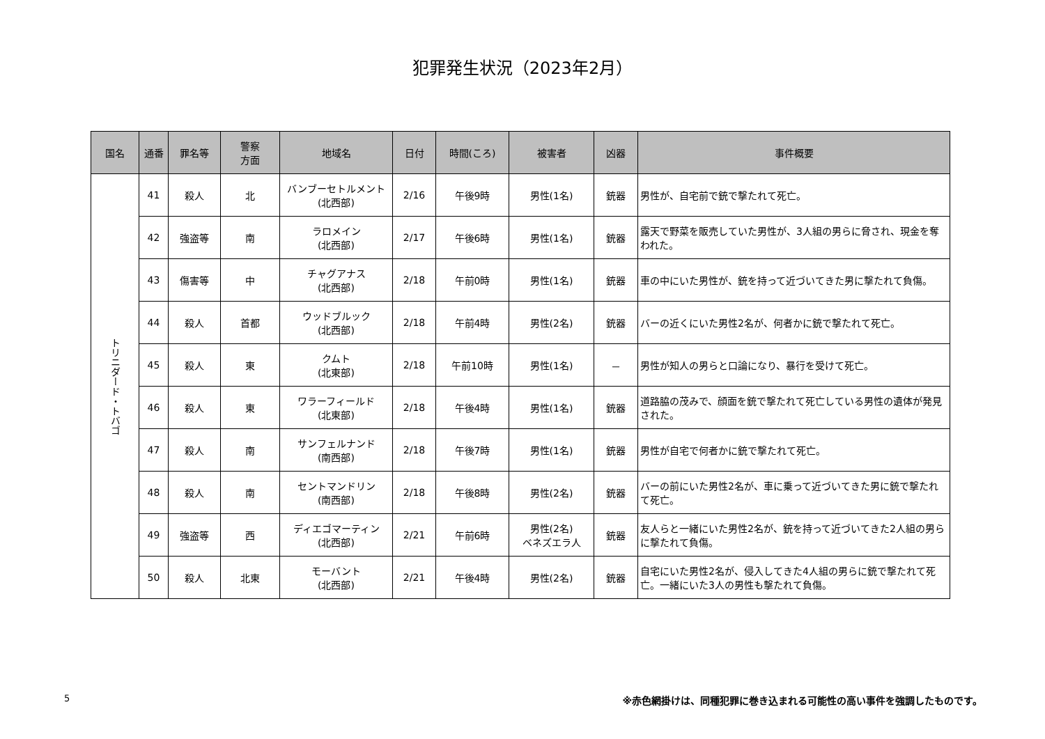犯罪発生状況（2023年2月）
| 国名 | 通番 | 罪名等 | 警察 方面 | 地域名 | 日付 | 時間(ころ) | 被害者 | 凶器 | 事件概要 |
| --- | --- | --- | --- | --- | --- | --- | --- | --- | --- |
| トリニダード・トバゴ | 41 | 殺人 | 北 | バンブーセトルメント (北西部) | 2/16 | 午後9時 | 男性(1名) | 銃器 | 男性が、自宅前で銃で撃たれて死亡。 |
| | 42 | 強盗等 | 南 | ラロメイン (北西部) | 2/17 | 午後6時 | 男性(1名) | 銃器 | 露天で野菜を販売していた男性が、3人組の男らに脅され、現金を奪われた。 |
| | 43 | 傷害等 | 中 | チャグアナス (北西部) | 2/18 | 午前0時 | 男性(1名) | 銃器 | 車の中にいた男性が、銃を持って近づいてきた男に撃たれて負傷。 |
| | 44 | 殺人 | 首都 | ウッドブルック (北西部) | 2/18 | 午前4時 | 男性(2名) | 銃器 | バーの近くにいた男性2名が、何者かに銃で撃たれて死亡。 |
| | 45 | 殺人 | 東 | クムト (北東部) | 2/18 | 午前10時 | 男性(1名) | － | 男性が知人の男らと口論になり、暴行を受けて死亡。 |
| | 46 | 殺人 | 東 | ワラーフィールド (北東部) | 2/18 | 午後4時 | 男性(1名) | 銃器 | 道路脇の茂みで、顔面を銃で撃たれて死亡している男性の遺体が発見された。 |
| | 47 | 殺人 | 南 | サンフェルナンド (南西部) | 2/18 | 午後7時 | 男性(1名) | 銃器 | 男性が自宅で何者かに銃で撃たれて死亡。 |
| | 48 | 殺人 | 南 | セントマンドリン (南西部) | 2/18 | 午後8時 | 男性(2名) | 銃器 | バーの前にいた男性2名が、車に乗って近づいてきた男に銃で撃たれて死亡。 |
| | 49 | 強盗等 | 西 | ディエゴマーティン (北西部) | 2/21 | 午前6時 | 男性(2名) ベネズエラ人 | 銃器 | 友人らと一緒にいた男性2名が、銃を持って近づいてきた2人組の男らに撃たれて負傷。 |
| | 50 | 殺人 | 北東 | モーバント (北西部) | 2/21 | 午後4時 | 男性(2名) | 銃器 | 自宅にいた男性2名が、侵入してきた4人組の男らに銃で撃たれて死亡。一緒にいた3人の男性も撃たれて負傷。 |
5 ※赤色網掛けは、同種犯罪に巻き込まれる可能性の高い事件を強調したものです。